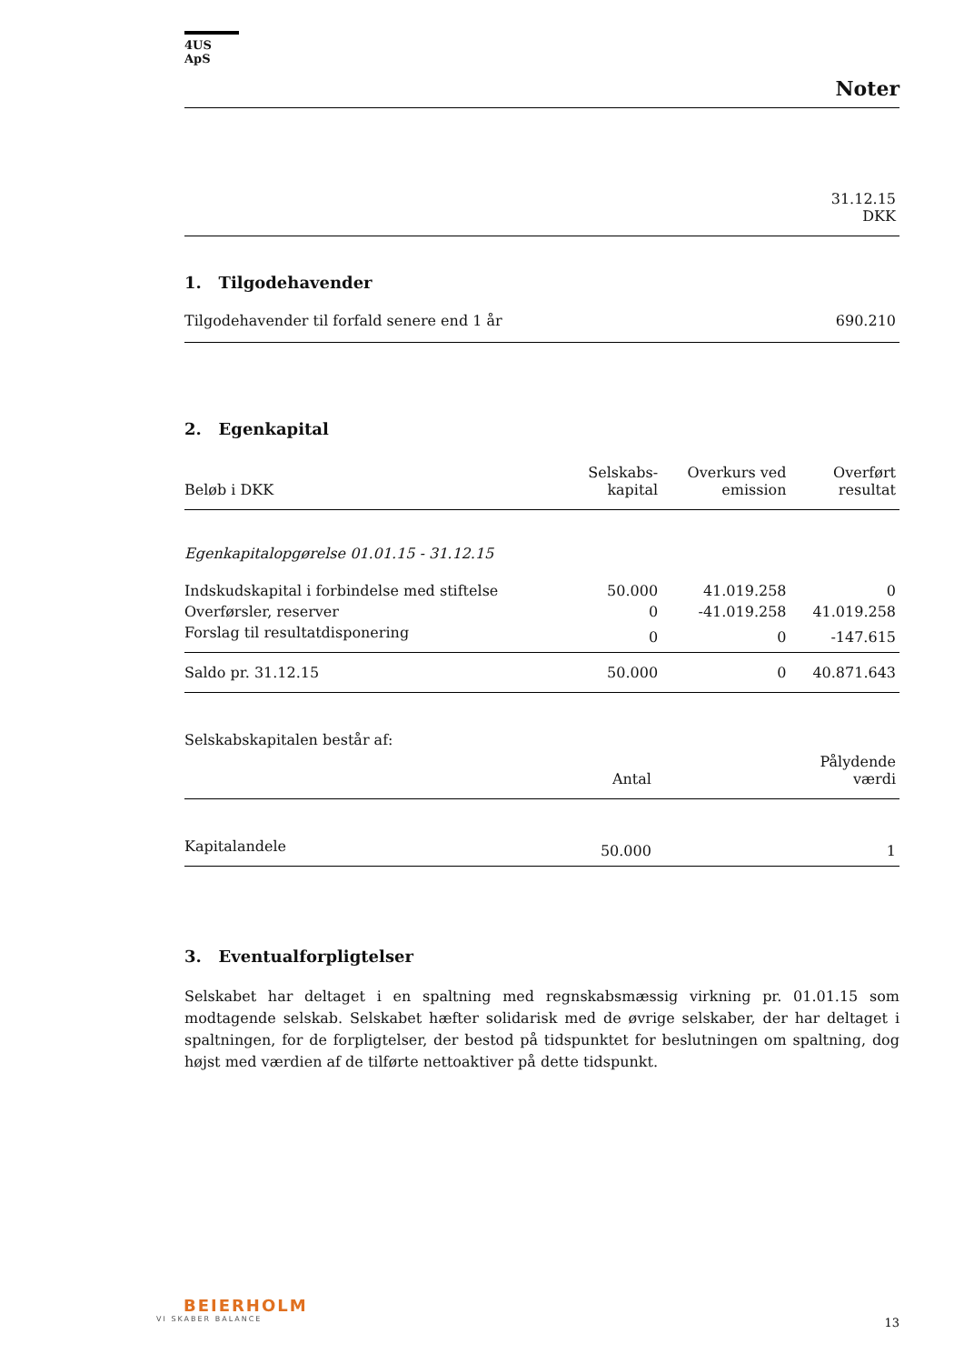4US ApS
Noter
| | 31.12.15 DKK |
| --- | --- |
1. Tilgodehavender
| Tilgodehavender til forfald senere end 1 år | 690.210 |
2. Egenkapital
| Beløb i DKK | Selskabs- kapital | Overkurs ved emission | Overført resultat |
| --- | --- | --- | --- |
| Egenkapitalopgørelse 01.01.15 - 31.12.15 | | | |
| Indskudskapital i forbindelse med stiftelse | 50.000 | 41.019.258 | 0 |
| Overførsler, reserver | 0 | -41.019.258 | 41.019.258 |
| Forslag til resultatdisponering | 0 | 0 | -147.615 |
| Saldo pr. 31.12.15 | 50.000 | 0 | 40.871.643 |
Selskabskapitalen består af:
| | Antal | Pålydende værdi |
| --- | --- | --- |
| Kapitalandele | 50.000 | 1 |
3. Eventualforpligtelser
Selskabet har deltaget i en spaltning med regnskabsmæssig virkning pr. 01.01.15 som modtagende selskab. Selskabet hæfter solidarisk med de øvrige selskaber, der har deltaget i spaltningen, for de forpligtelser, der bestod på tidspunktet for beslutningen om spaltning, dog højst med værdien af de tilførte nettoaktiver på dette tidspunkt.
BEIERHOLM
VI SKABER BALANCE
13